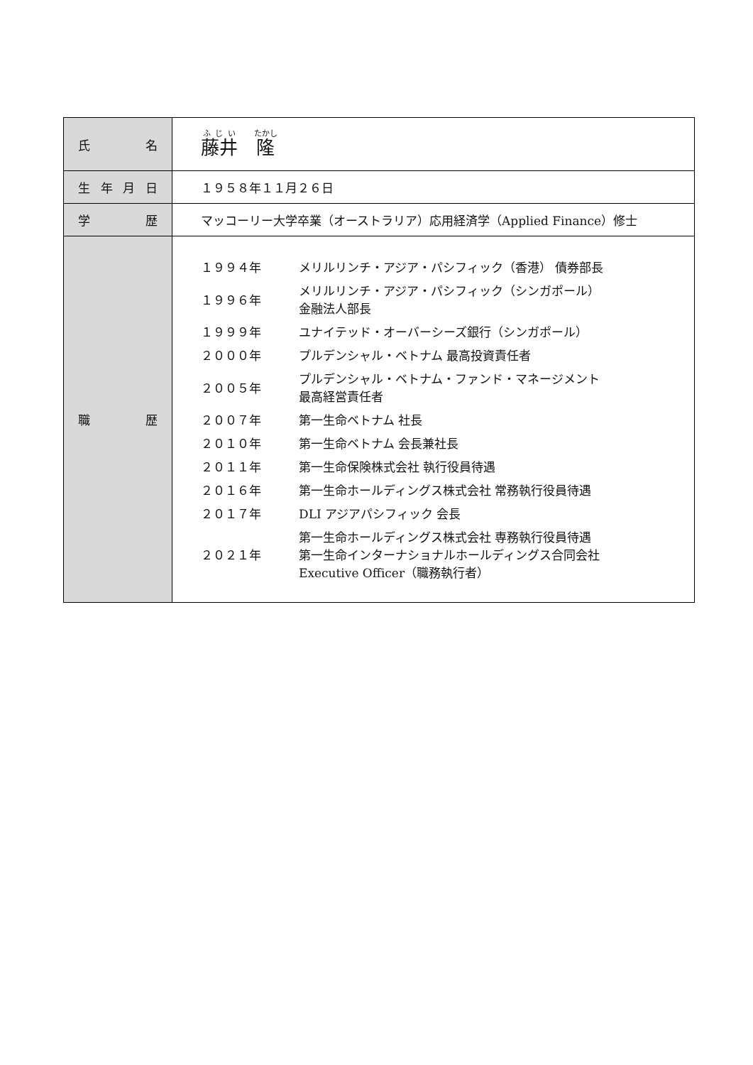| 氏 名 | 藤井 隆 |
| 生 年 月 日 | １９５８年１１月２６日 |
| 学 歴 | マッコーリー大学卒業（オーストラリア）応用経済学（Applied Finance）修士 |
| 職 歴 | / １９９４年 / メリルリンチ・アジア・パシフィック（香港） 債券部長 / / １９９６年 / メリルリンチ・アジア・パシフィック（シンガポール） 金融法人部長 / / １９９９年 / ユナイテッド・オーバーシーズ銀行（シンガポール） / / ２０００年 / プルデンシャル・ベトナム 最高投資責任者 / / ２００５年 / プルデンシャル・ベトナム・ファンド・マネージメント 最高経営責任者 / / ２００７年 / 第一生命ベトナム 社長 / / ２０１０年 / 第一生命ベトナム 会長兼社長 / / ２０１１年 / 第一生命保険株式会社 執行役員待遇 / / ２０１６年 / 第一生命ホールディングス株式会社 常務執行役員待遇 / / ２０１７年 / DLI アジアパシフィック 会長 / / ２０２１年 / 第一生命ホールディングス株式会社 専務執行役員待遇 第一生命インターナショナルホールディングス合同会社 Executive Officer（職務執行者） / |